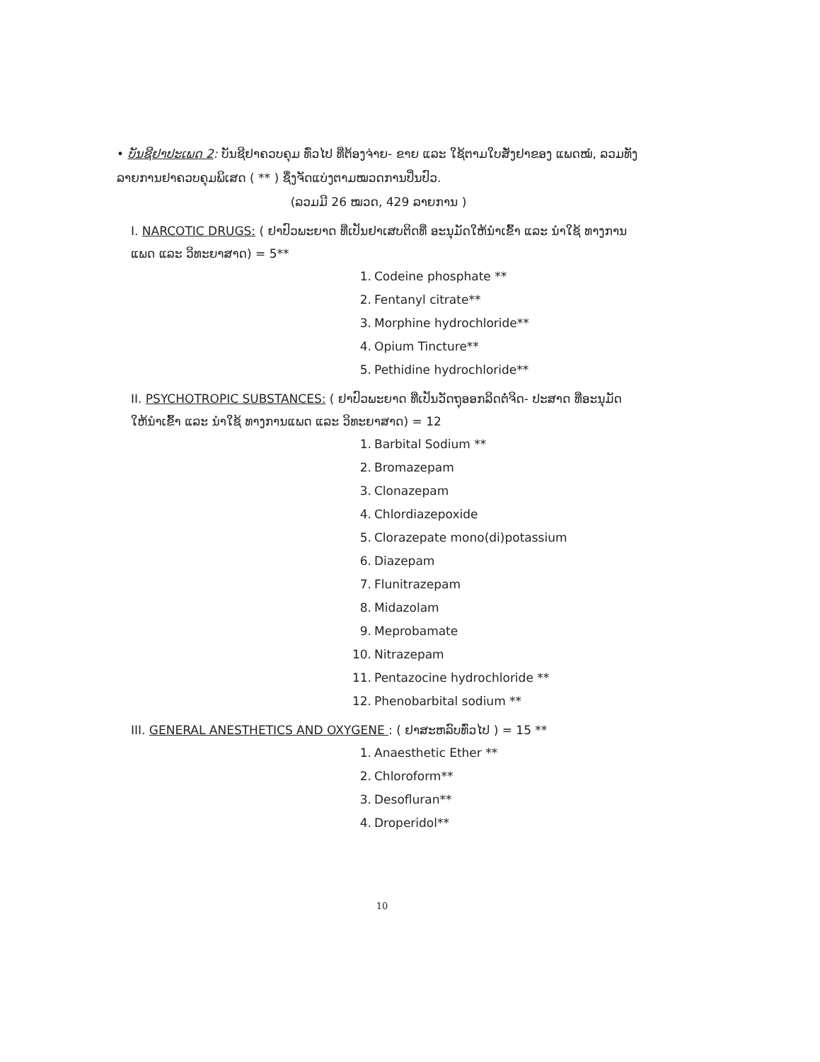• ບັນຊີຢາປະເພດ 2: ບັນຊີຢາຄວບຄຸມ ທົ່ວໄປ ທີ່ຕ້ອງຈ່າຍ- ຂາຍ ແລະ ໃຊ້ຕາມໃບສັ່ງຢາຂອງ ແພດໝໍ, ລວມທັງລາຍການຢາຄວບຄຸມພິເສດ ( ** ) ຊຶ່ງຈັດແບ່ງຕາມໝວດການປິ່ນປົວ.
(ລວມມີ 26 ໝວດ, 429 ລາຍການ )
I. NARCOTIC DRUGS: ( ຢາປົວພະຍາດ ທີ່ເປັນຢາເສບຕິດທີ່ ອະນຸມັດໃຫ້ນຳເຂົ້າ ແລະ ນຳໃຊ້ ທາງການແພດ ແລະ ວິທະຍາສາດ) = 5**
1. Codeine phosphate **
2. Fentanyl citrate**
3. Morphine hydrochloride**
4. Opium Tincture**
5. Pethidine hydrochloride**
II. PSYCHOTROPIC SUBSTANCES: ( ຢາປົວພະຍາດ ທີ່ເປັນວັດຖຸອອກລິດຕໍ່ຈິດ- ປະສາດ ທີ່ອະນຸມັດ ໃຫ້ນຳເຂົ້າ ແລະ ນຳໃຊ້ ທາງການແພດ ແລະ ວິທະຍາສາດ) = 12
1. Barbital Sodium **
2. Bromazepam
3. Clonazepam
4. Chlordiazepoxide
5. Clorazepate mono(di)potassium
6. Diazepam
7. Flunitrazepam
8. Midazolam
9. Meprobamate
10. Nitrazepam
11. Pentazocine hydrochloride **
12. Phenobarbital sodium **
III. GENERAL ANESTHETICS AND OXYGENE : ( ຢາສະຫລົບທົ່ວໄປ ) = 15 **
1. Anaesthetic Ether **
2. Chloroform**
3. Desofluran**
4. Droperidol**
10